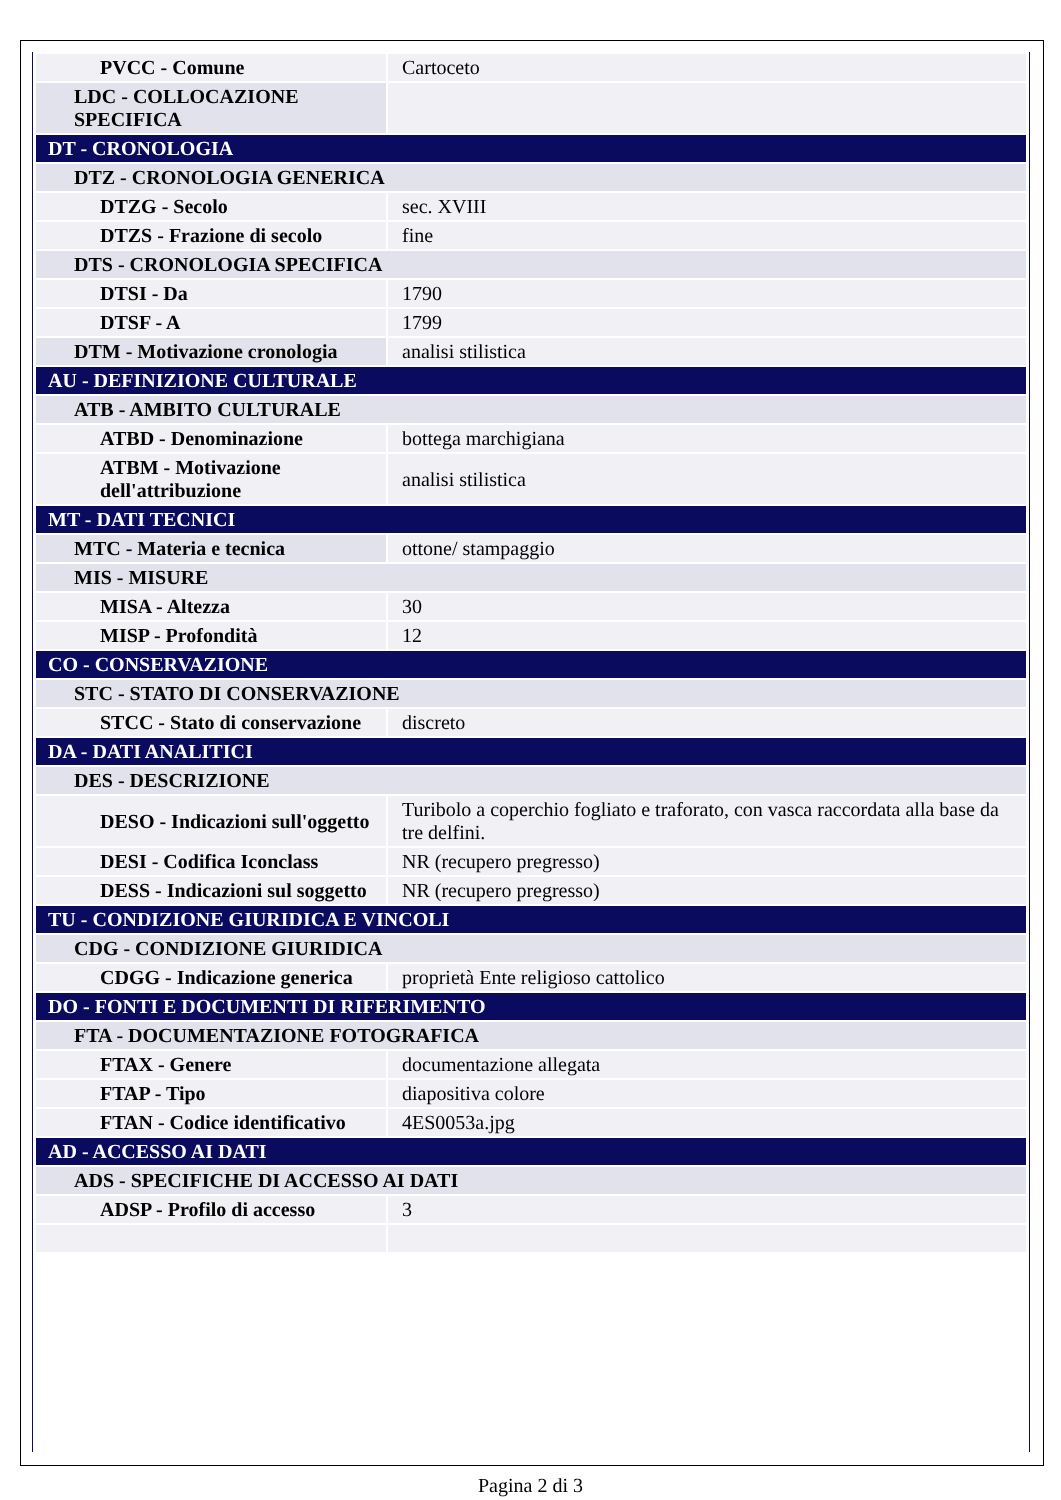| PVCC - Comune | Cartoceto |
| LDC - COLLOCAZIONE SPECIFICA | |
| DT - CRONOLOGIA | |
| DTZ - CRONOLOGIA GENERICA | |
| DTZG - Secolo | sec. XVIII |
| DTZS - Frazione di secolo | fine |
| DTS - CRONOLOGIA SPECIFICA | |
| DTSI - Da | 1790 |
| DTSF - A | 1799 |
| DTM - Motivazione cronologia | analisi stilistica |
| AU - DEFINIZIONE CULTURALE | |
| ATB - AMBITO CULTURALE | |
| ATBD - Denominazione | bottega marchigiana |
| ATBM - Motivazione dell'attribuzione | analisi stilistica |
| MT - DATI TECNICI | |
| MTC - Materia e tecnica | ottone/ stampaggio |
| MIS - MISURE | |
| MISA - Altezza | 30 |
| MISP - Profondità | 12 |
| CO - CONSERVAZIONE | |
| STC - STATO DI CONSERVAZIONE | |
| STCC - Stato di conservazione | discreto |
| DA - DATI ANALITICI | |
| DES - DESCRIZIONE | |
| DESO - Indicazioni sull'oggetto | Turibolo a coperchio fogliato e traforato, con vasca raccordata alla base da tre delfini. |
| DESI - Codifica Iconclass | NR (recupero pregresso) |
| DESS - Indicazioni sul soggetto | NR (recupero pregresso) |
| TU - CONDIZIONE GIURIDICA E VINCOLI | |
| CDG - CONDIZIONE GIURIDICA | |
| CDGG - Indicazione generica | proprietà Ente religioso cattolico |
| DO - FONTI E DOCUMENTI DI RIFERIMENTO | |
| FTA - DOCUMENTAZIONE FOTOGRAFICA | |
| FTAX - Genere | documentazione allegata |
| FTAP - Tipo | diapositiva colore |
| FTAN - Codice identificativo | 4ES0053a.jpg |
| AD - ACCESSO AI DATI | |
| ADS - SPECIFICHE DI ACCESSO AI DATI | |
| ADSP - Profilo di accesso | 3 |
Pagina 2 di 3